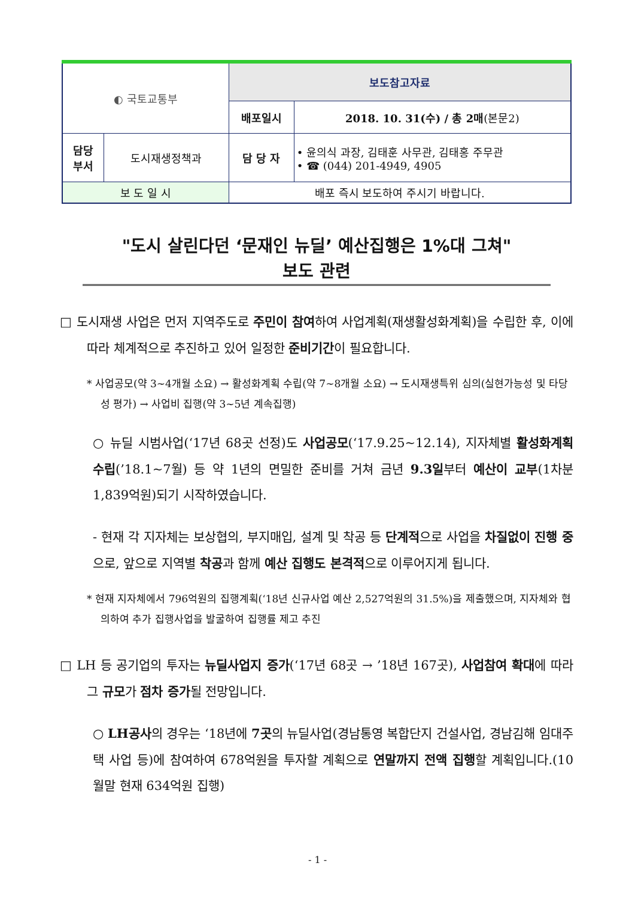| ◐ 국토교통부 | | 보도참고자료 | |
| | | 배포일시 | 2018. 10. 31(수) / 총 2매 (본문2) |
| 담당 부서 | 도시재생정책과 | 담 당 자 | • 윤의식 과장, 김태훈 사무관, 김태홍 주무관 • ☎ (044) 201-4949, 4905 |
| 보 도 일 시 | | 배포 즉시 보도하여 주시기 바랍니다. | |
"도시 살린다던 ‘문재인 뉴딜’ 예산집행은 1%대 그쳐"
보도 관련
□ 도시재생 사업은 먼저 지역주도로 주민이 참여하여 사업계획(재생활성화계획)을 수립한 후, 이에 따라 체계적으로 추진하고 있어 일정한 준비기간이 필요합니다.
* 사업공모(약 3~4개월 소요) → 활성화계획 수립(약 7~8개월 소요) → 도시재생특위 심의(실현가능성 및 타당성 평가) → 사업비 집행(약 3~5년 계속집행)
○ 뉴딜 시범사업(‘17년 68곳 선정)도 사업공모(‘17.9.25~12.14), 지자체별 활성화계획 수립(’18.1~7월) 등 약 1년의 면밀한 준비를 거쳐 금년 9.3일부터 예산이 교부(1차분 1,839억원)되기 시작하였습니다.
- 현재 각 지자체는 보상협의, 부지매입, 설계 및 착공 등 단계적으로 사업을 차질없이 진행 중으로, 앞으로 지역별 착공과 함께 예산 집행도 본격적으로 이루어지게 됩니다.
* 현재 지자체에서 796억원의 집행계획(‘18년 신규사업 예산 2,527억원의 31.5%)을 제출했으며, 지자체와 협의하여 추가 집행사업을 발굴하여 집행률 제고 추진
□ LH 등 공기업의 투자는 뉴딜사업지 증가(‘17년 68곳 → ’18년 167곳), 사업참여 확대에 따라 그 규모가 점차 증가될 전망입니다.
○ LH공사의 경우는 ‘18년에 7곳의 뉴딜사업(경남통영 복합단지 건설사업, 경남김해 임대주택 사업 등)에 참여하여 678억원을 투자할 계획으로 연말까지 전액 집행할 계획입니다.(10월말 현재 634억원 집행)
- 1 -